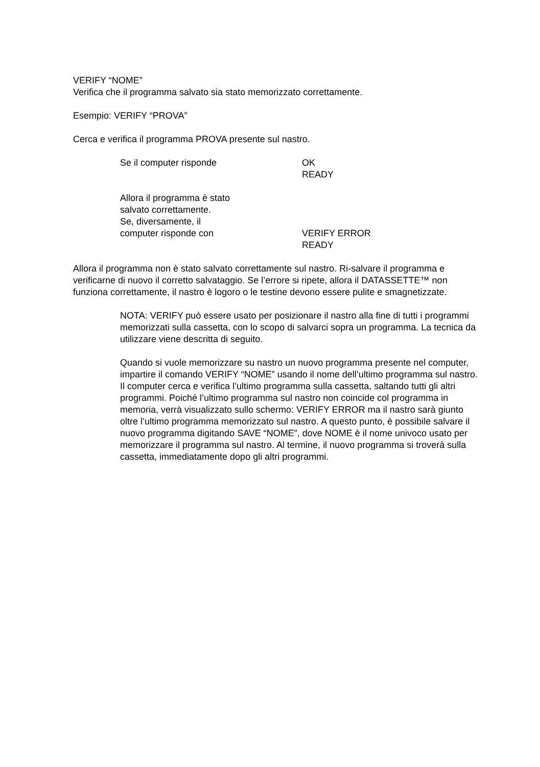VERIFY “NOME”
Verifica che il programma salvato sia stato memorizzato correttamente.
Esempio: VERIFY “PROVA”
Cerca e verifica il programma PROVA presente sul nastro.
Se il computer risponde OK
READY
Allora il programma è stato
salvato correttamente.
Se, diversamente, il
computer risponde con
VERIFY ERROR
READY
Allora il programma non è stato salvato correttamente sul nastro. Ri-salvare il programma e verificarne di nuovo il corretto salvataggio. Se l’errore si ripete, allora il DATASSETTE™ non funziona correttamente, il nastro è logoro o le testine devono essere pulite e smagnetizzate.
NOTA: VERIFY può essere usato per posizionare il nastro alla fine di tutti i programmi memorizzati sulla cassetta, con lo scopo di salvarci sopra un programma. La tecnica da utilizzare viene descritta di seguito.
Quando si vuole memorizzare su nastro un nuovo programma presente nel computer, impartire il comando VERIFY “NOME” usando il nome dell’ultimo programma sul nastro. Il computer cerca e verifica l’ultimo programma sulla cassetta, saltando tutti gli altri programmi. Poiché l’ultimo programma sul nastro non coincide col programma in memoria, verrà visualizzato sullo schermo: VERIFY ERROR ma il nastro sarà giunto oltre l’ultimo programma memorizzato sul nastro. A questo punto, è possibile salvare il nuovo programma digitando SAVE “NOME”, dove NOME è il nome univoco usato per memorizzare il programma sul nastro. Al termine, il nuovo programma si troverà sulla cassetta, immediatamente dopo gli altri programmi.